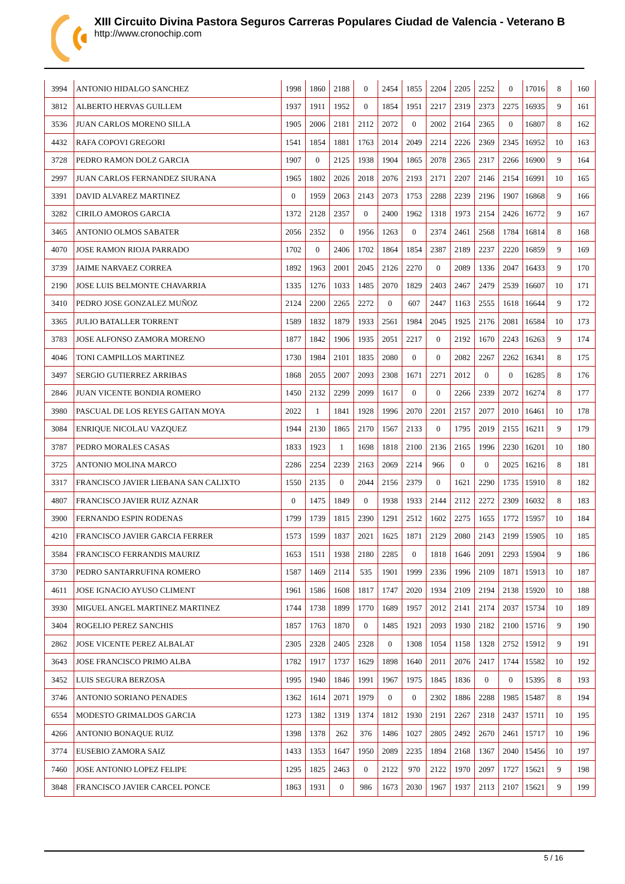XIII Circuito Divina Pastora Seguros Carreras Populares Ciudad de Valencia - Veterano B
http://www.cronochip.com
| 3994 | ANTONIO HIDALGO SANCHEZ | 1998 | 1860 | 2188 | 0 | 2454 | 1855 | 2204 | 2205 | 2252 | 0 | 17016 | 8 | 160 |
| 3812 | ALBERTO HERVAS GUILLEM | 1937 | 1911 | 1952 | 0 | 1854 | 1951 | 2217 | 2319 | 2373 | 2275 | 16935 | 9 | 161 |
| 3536 | JUAN CARLOS MORENO SILLA | 1905 | 2006 | 2181 | 2112 | 2072 | 0 | 2002 | 2164 | 2365 | 0 | 16807 | 8 | 162 |
| 4432 | RAFA COPOVI GREGORI | 1541 | 1854 | 1881 | 1763 | 2014 | 2049 | 2214 | 2226 | 2369 | 2345 | 16952 | 10 | 163 |
| 3728 | PEDRO RAMON DOLZ GARCIA | 1907 | 0 | 2125 | 1938 | 1904 | 1865 | 2078 | 2365 | 2317 | 2266 | 16900 | 9 | 164 |
| 2997 | JUAN CARLOS FERNANDEZ SIURANA | 1965 | 1802 | 2026 | 2018 | 2076 | 2193 | 2171 | 2207 | 2146 | 2154 | 16991 | 10 | 165 |
| 3391 | DAVID ALVAREZ MARTINEZ | 0 | 1959 | 2063 | 2143 | 2073 | 1753 | 2288 | 2239 | 2196 | 1907 | 16868 | 9 | 166 |
| 3282 | CIRILO AMOROS GARCIA | 1372 | 2128 | 2357 | 0 | 2400 | 1962 | 1318 | 1973 | 2154 | 2426 | 16772 | 9 | 167 |
| 3465 | ANTONIO OLMOS SABATER | 2056 | 2352 | 0 | 1956 | 1263 | 0 | 2374 | 2461 | 2568 | 1784 | 16814 | 8 | 168 |
| 4070 | JOSE RAMON RIOJA PARRADO | 1702 | 0 | 2406 | 1702 | 1864 | 1854 | 2387 | 2189 | 2237 | 2220 | 16859 | 9 | 169 |
| 3739 | JAIME NARVAEZ CORREA | 1892 | 1963 | 2001 | 2045 | 2126 | 2270 | 0 | 2089 | 1336 | 2047 | 16433 | 9 | 170 |
| 2190 | JOSE LUIS BELMONTE CHAVARRIA | 1335 | 1276 | 1033 | 1485 | 2070 | 1829 | 2403 | 2467 | 2479 | 2539 | 16607 | 10 | 171 |
| 3410 | PEDRO JOSE GONZALEZ MUÑOZ | 2124 | 2200 | 2265 | 2272 | 0 | 607 | 2447 | 1163 | 2555 | 1618 | 16644 | 9 | 172 |
| 3365 | JULIO BATALLER TORRENT | 1589 | 1832 | 1879 | 1933 | 2561 | 1984 | 2045 | 1925 | 2176 | 2081 | 16584 | 10 | 173 |
| 3783 | JOSE ALFONSO ZAMORA MORENO | 1877 | 1842 | 1906 | 1935 | 2051 | 2217 | 0 | 2192 | 1670 | 2243 | 16263 | 9 | 174 |
| 4046 | TONI CAMPILLOS MARTINEZ | 1730 | 1984 | 2101 | 1835 | 2080 | 0 | 0 | 2082 | 2267 | 2262 | 16341 | 8 | 175 |
| 3497 | SERGIO GUTIERREZ ARRIBAS | 1868 | 2055 | 2007 | 2093 | 2308 | 1671 | 2271 | 2012 | 0 | 0 | 16285 | 8 | 176 |
| 2846 | JUAN VICENTE BONDIA ROMERO | 1450 | 2132 | 2299 | 2099 | 1617 | 0 | 0 | 2266 | 2339 | 2072 | 16274 | 8 | 177 |
| 3980 | PASCUAL DE LOS REYES GAITAN MOYA | 2022 | 1 | 1841 | 1928 | 1996 | 2070 | 2201 | 2157 | 2077 | 2010 | 16461 | 10 | 178 |
| 3084 | ENRIQUE NICOLAU VAZQUEZ | 1944 | 2130 | 1865 | 2170 | 1567 | 2133 | 0 | 1795 | 2019 | 2155 | 16211 | 9 | 179 |
| 3787 | PEDRO MORALES CASAS | 1833 | 1923 | 1 | 1698 | 1818 | 2100 | 2136 | 2165 | 1996 | 2230 | 16201 | 10 | 180 |
| 3725 | ANTONIO MOLINA MARCO | 2286 | 2254 | 2239 | 2163 | 2069 | 2214 | 966 | 0 | 0 | 2025 | 16216 | 8 | 181 |
| 3317 | FRANCISCO JAVIER LIEBANA SAN CALIXTO | 1550 | 2135 | 0 | 2044 | 2156 | 2379 | 0 | 1621 | 2290 | 1735 | 15910 | 8 | 182 |
| 4807 | FRANCISCO JAVIER RUIZ AZNAR | 0 | 1475 | 1849 | 0 | 1938 | 1933 | 2144 | 2112 | 2272 | 2309 | 16032 | 8 | 183 |
| 3900 | FERNANDO ESPIN RODENAS | 1799 | 1739 | 1815 | 2390 | 1291 | 2512 | 1602 | 2275 | 1655 | 1772 | 15957 | 10 | 184 |
| 4210 | FRANCISCO JAVIER GARCIA FERRER | 1573 | 1599 | 1837 | 2021 | 1625 | 1871 | 2129 | 2080 | 2143 | 2199 | 15905 | 10 | 185 |
| 3584 | FRANCISCO FERRANDIS MAURIZ | 1653 | 1511 | 1938 | 2180 | 2285 | 0 | 1818 | 1646 | 2091 | 2293 | 15904 | 9 | 186 |
| 3730 | PEDRO SANTARRUFINA ROMERO | 1587 | 1469 | 2114 | 535 | 1901 | 1999 | 2336 | 1996 | 2109 | 1871 | 15913 | 10 | 187 |
| 4611 | JOSE IGNACIO AYUSO CLIMENT | 1961 | 1586 | 1608 | 1817 | 1747 | 2020 | 1934 | 2109 | 2194 | 2138 | 15920 | 10 | 188 |
| 3930 | MIGUEL ANGEL MARTINEZ MARTINEZ | 1744 | 1738 | 1899 | 1770 | 1689 | 1957 | 2012 | 2141 | 2174 | 2037 | 15734 | 10 | 189 |
| 3404 | ROGELIO PEREZ SANCHIS | 1857 | 1763 | 1870 | 0 | 1485 | 1921 | 2093 | 1930 | 2182 | 2100 | 15716 | 9 | 190 |
| 2862 | JOSE VICENTE PEREZ ALBALAT | 2305 | 2328 | 2405 | 2328 | 0 | 1308 | 1054 | 1158 | 1328 | 2752 | 15912 | 9 | 191 |
| 3643 | JOSE FRANCISCO PRIMO ALBA | 1782 | 1917 | 1737 | 1629 | 1898 | 1640 | 2011 | 2076 | 2417 | 1744 | 15582 | 10 | 192 |
| 3452 | LUIS SEGURA BERZOSA | 1995 | 1940 | 1846 | 1991 | 1967 | 1975 | 1845 | 1836 | 0 | 0 | 15395 | 8 | 193 |
| 3746 | ANTONIO SORIANO PENADES | 1362 | 1614 | 2071 | 1979 | 0 | 0 | 2302 | 1886 | 2288 | 1985 | 15487 | 8 | 194 |
| 6554 | MODESTO GRIMALDOS GARCIA | 1273 | 1382 | 1319 | 1374 | 1812 | 1930 | 2191 | 2267 | 2318 | 2437 | 15711 | 10 | 195 |
| 4266 | ANTONIO BONAQUE RUIZ | 1398 | 1378 | 262 | 376 | 1486 | 1027 | 2805 | 2492 | 2670 | 2461 | 15717 | 10 | 196 |
| 3774 | EUSEBIO ZAMORA SAIZ | 1433 | 1353 | 1647 | 1950 | 2089 | 2235 | 1894 | 2168 | 1367 | 2040 | 15456 | 10 | 197 |
| 7460 | JOSE ANTONIO LOPEZ FELIPE | 1295 | 1825 | 2463 | 0 | 2122 | 970 | 2122 | 1970 | 2097 | 1727 | 15621 | 9 | 198 |
| 3848 | FRANCISCO JAVIER CARCEL PONCE | 1863 | 1931 | 0 | 986 | 1673 | 2030 | 1967 | 1937 | 2113 | 2107 | 15621 | 9 | 199 |
5 / 16